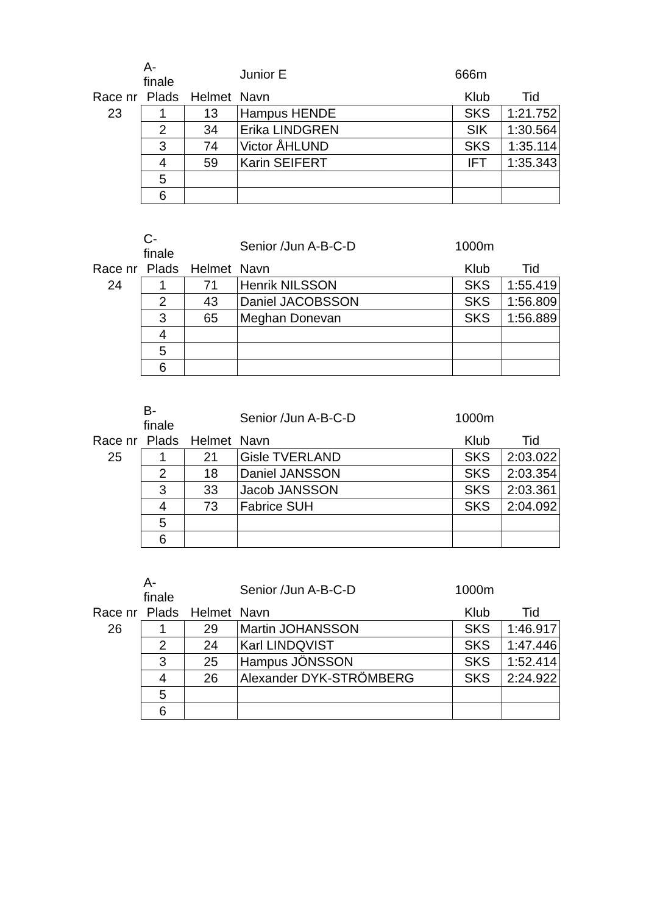| | A-finale | | Junior E | 666m | |
| --- | --- | --- | --- | --- | --- |
| Race nr | Plads | Helmet | Navn | Klub | Tid |
| 23 | 1 | 13 | Hampus HENDE | SKS | 1:21.752 |
| | 2 | 34 | Erika LINDGREN | SIK | 1:30.564 |
| | 3 | 74 | Victor ÅHLUND | SKS | 1:35.114 |
| | 4 | 59 | Karin SEIFERT | IFT | 1:35.343 |
| | 5 | | | | |
| | 6 | | | | |
| | C-finale | | Senior /Jun A-B-C-D | 1000m | |
| --- | --- | --- | --- | --- | --- |
| Race nr | Plads | Helmet | Navn | Klub | Tid |
| 24 | 1 | 71 | Henrik NILSSON | SKS | 1:55.419 |
| | 2 | 43 | Daniel JACOBSSON | SKS | 1:56.809 |
| | 3 | 65 | Meghan Donevan | SKS | 1:56.889 |
| | 4 | | | | |
| | 5 | | | | |
| | 6 | | | | |
| | B-finale | | Senior /Jun A-B-C-D | 1000m | |
| --- | --- | --- | --- | --- | --- |
| Race nr | Plads | Helmet | Navn | Klub | Tid |
| 25 | 1 | 21 | Gisle TVERLAND | SKS | 2:03.022 |
| | 2 | 18 | Daniel JANSSON | SKS | 2:03.354 |
| | 3 | 33 | Jacob JANSSON | SKS | 2:03.361 |
| | 4 | 73 | Fabrice SUH | SKS | 2:04.092 |
| | 5 | | | | |
| | 6 | | | | |
| | A-finale | | Senior /Jun A-B-C-D | 1000m | |
| --- | --- | --- | --- | --- | --- |
| Race nr | Plads | Helmet | Navn | Klub | Tid |
| 26 | 1 | 29 | Martin JOHANSSON | SKS | 1:46.917 |
| | 2 | 24 | Karl LINDQVIST | SKS | 1:47.446 |
| | 3 | 25 | Hampus JÖNSSON | SKS | 1:52.414 |
| | 4 | 26 | Alexander DYK-STRÖMBERG | SKS | 2:24.922 |
| | 5 | | | | |
| | 6 | | | | |